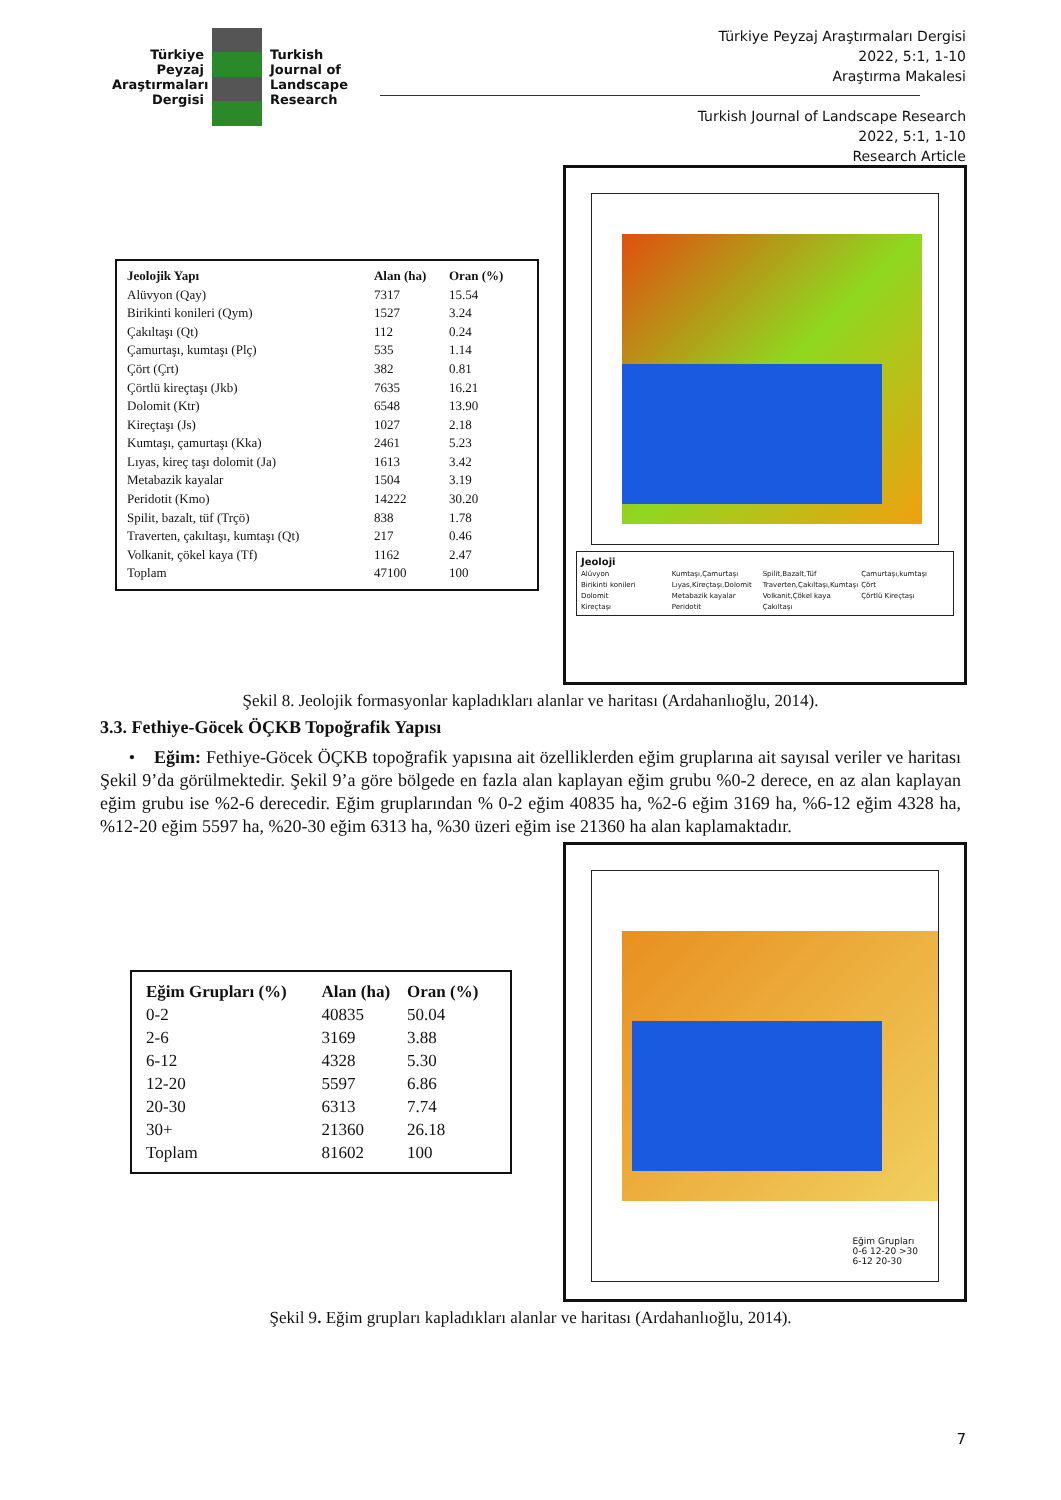Türkiye Peyzaj Araştırmaları Dergisi
Turkish
Journal of
Landscape
Research
Türkiye Peyzaj Araştırmaları Dergisi
2022, 5:1, 1-10
Araştırma Makalesi
Turkish Journal of Landscape Research
2022, 5:1, 1-10
Research Article
| Jeolojik Yapı | Alan (ha) | Oran (%) |
| --- | --- | --- |
| Alüvyon (Qay) | 7317 | 15.54 |
| Birikinti konileri (Qym) | 1527 | 3.24 |
| Çakıltaşı (Qt) | 112 | 0.24 |
| Çamurtaşı, kumtaşı (Plç) | 535 | 1.14 |
| Çört (Çrt) | 382 | 0.81 |
| Çörtlü kireçtaşı (Jkb) | 7635 | 16.21 |
| Dolomit (Ktr) | 6548 | 13.90 |
| Kireçtaşı (Js) | 1027 | 2.18 |
| Kumtaşı, çamurtaşı (Kka) | 2461 | 5.23 |
| Lıyas, kireç taşı dolomit (Ja) | 1613 | 3.42 |
| Metabazik kayalar | 1504 | 3.19 |
| Peridotit (Kmo) | 14222 | 30.20 |
| Spilit, bazalt, tüf (Trçö) | 838 | 1.78 |
| Traverten, çakıltaşı, kumtaşı (Qt) | 217 | 0.46 |
| Volkanit, çökel kaya (Tf) | 1162 | 2.47 |
| Toplam | 47100 | 100 |
Jeoloji Alüvyon Kumtaşı,Çamurtaşı Spilit,Bazalt,Tüf Çamurtaşı,kumtaşı Birikinti konileri Lıyas,Kireçtaşı,Dolomit Traverten,Çakıltaşı,Kumtaşı Çört Dolomit Metabazik kayalar Volkanit,Çökel kaya Çörtlü Kireçtaşı Kireçtaşı Peridotit Çakıltaşı
Şekil 8. Jeolojik formasyonlar kapladıkları alanlar ve haritası (Ardahanlıoğlu, 2014).
3.3. Fethiye-Göcek ÖÇKB Topoğrafik Yapısı
• Eğim: Fethiye-Göcek ÖÇKB topoğrafik yapısına ait özelliklerden eğim gruplarına ait sayısal veriler ve haritası Şekil 9’da görülmektedir. Şekil 9’a göre bölgede en fazla alan kaplayan eğim grubu %0-2 derece, en az alan kaplayan eğim grubu ise %2-6 derecedir. Eğim gruplarından % 0-2 eğim 40835 ha, %2-6 eğim 3169 ha, %6-12 eğim 4328 ha, %12-20 eğim 5597 ha, %20-30 eğim 6313 ha, %30 üzeri eğim ise 21360 ha alan kaplamaktadır.
| Eğim Grupları (%) | Alan (ha) | Oran (%) |
| --- | --- | --- |
| 0-2 | 40835 | 50.04 |
| 2-6 | 3169 | 3.88 |
| 6-12 | 4328 | 5.30 |
| 12-20 | 5597 | 6.86 |
| 20-30 | 6313 | 7.74 |
| 30+ | 21360 | 26.18 |
| Toplam | 81602 | 100 |
Eğim Grupları
0-6 12-20 >30
6-12 20-30
Şekil 9. Eğim grupları kapladıkları alanlar ve haritası (Ardahanlıoğlu, 2014).
7